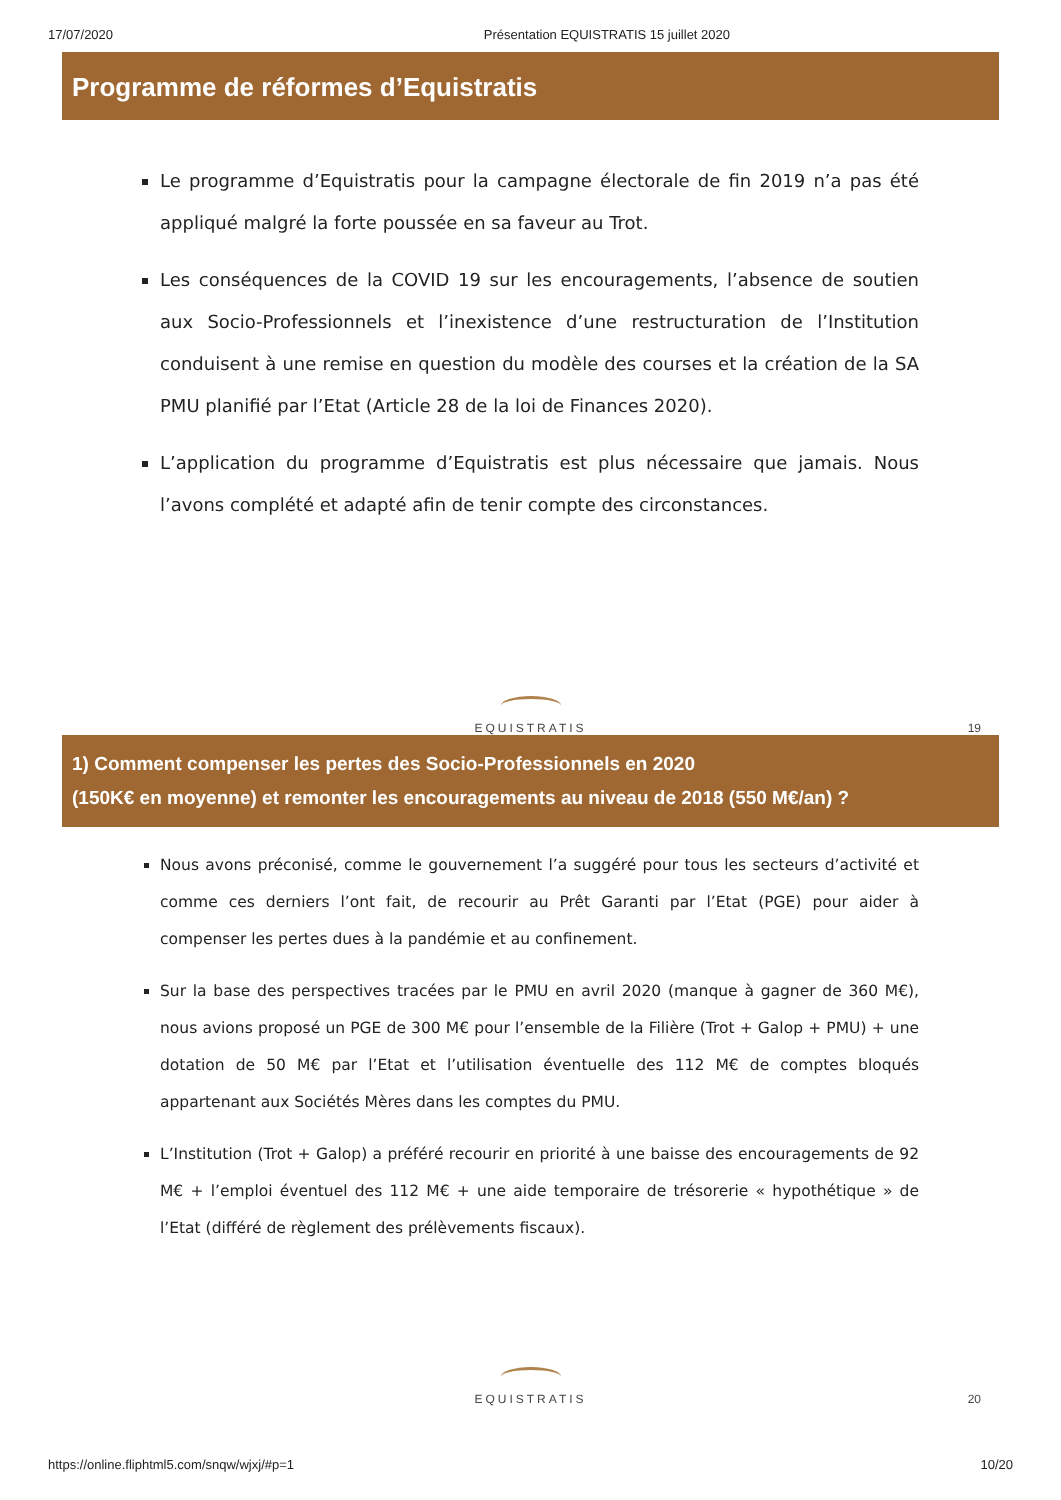17/07/2020 Présentation EQUISTRATIS 15 juillet 2020
Programme de réformes d’Equistratis
Le programme d’Equistratis pour la campagne électorale de fin 2019 n’a pas été appliqué malgré la forte poussée en sa faveur au Trot.
Les conséquences de la COVID 19 sur les encouragements, l’absence de soutien aux Socio-Professionnels et l’inexistence d’une restructuration de l’Institution conduisent à une remise en question du modèle des courses et la création de la SA PMU planifié par l’Etat (Article 28 de la loi de Finances 2020).
L’application du programme d’Equistratis est plus nécessaire que jamais. Nous l’avons complété et adapté afin de tenir compte des circonstances.
EQUISTRATIS
19
1) Comment compenser les pertes des Socio-Professionnels en 2020
(150K€ en moyenne) et remonter les encouragements au niveau de 2018 (550 M€/an) ?
Nous avons préconisé, comme le gouvernement l’a suggéré pour tous les secteurs d’activité et comme ces derniers l’ont fait, de recourir au Prêt Garanti par l’Etat (PGE) pour aider à compenser les pertes dues à la pandémie et au confinement.
Sur la base des perspectives tracées par le PMU en avril 2020 (manque à gagner de 360 M€), nous avions proposé un PGE de 300 M€ pour l’ensemble de la Filière (Trot + Galop + PMU) + une dotation de 50 M€ par l’Etat et l’utilisation éventuelle des 112 M€ de comptes bloqués appartenant aux Sociétés Mères dans les comptes du PMU.
L’Institution (Trot + Galop) a préféré recourir en priorité à une baisse des encouragements de 92 M€ + l’emploi éventuel des 112 M€ + une aide temporaire de trésorerie « hypothétique » de l’Etat (différé de règlement des prélèvements fiscaux).
EQUISTRATIS
20
https://online.fliphtml5.com/snqw/wjxj/#p=1 10/20